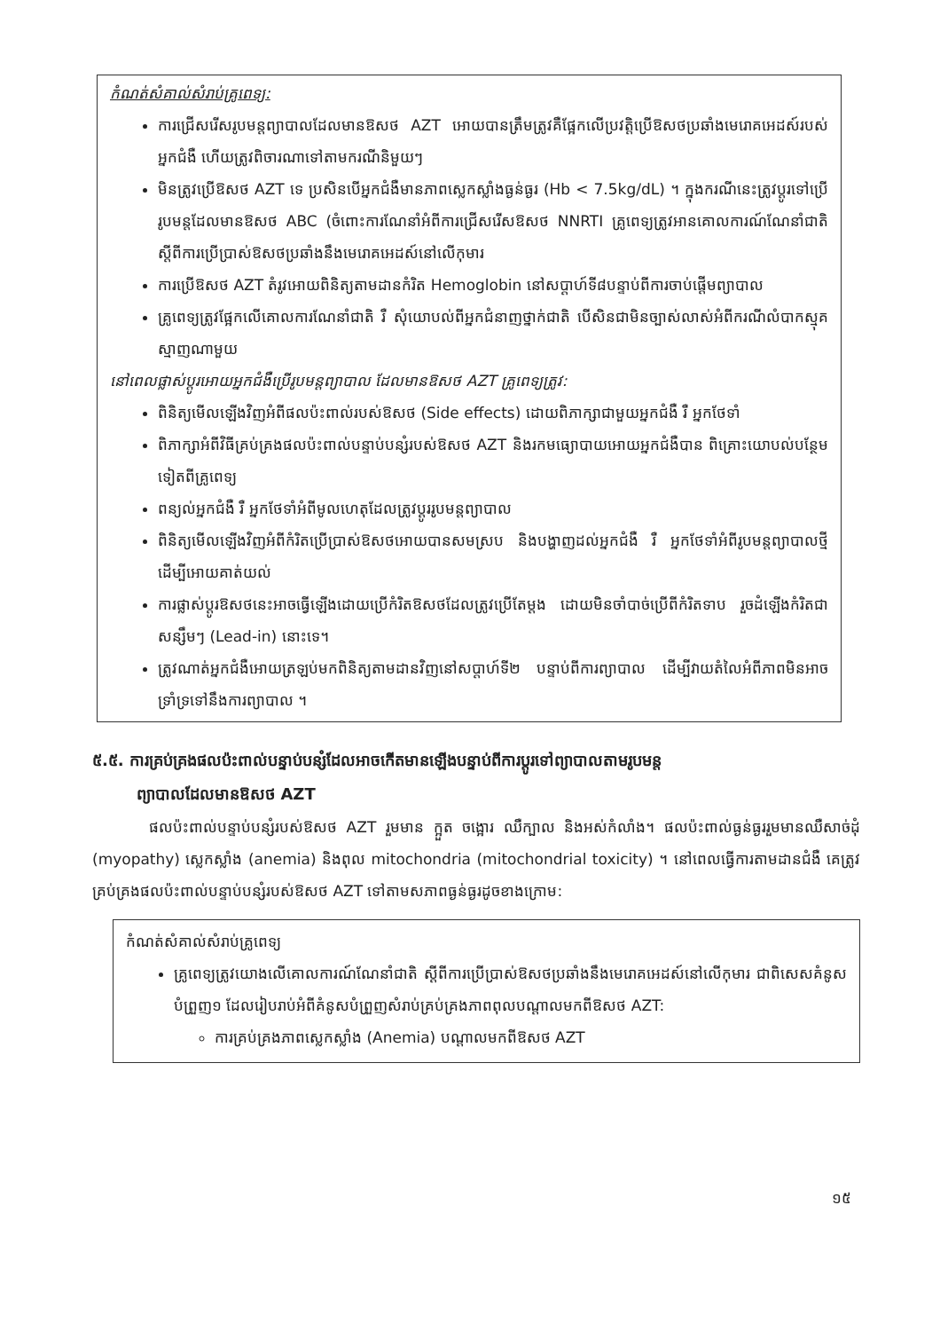កំណត់សំគាល់សំរាប់គ្រូពេទ្យ:
ការជ្រើសរើសរូបមន្តព្យាបាលដែលមានឱសថ AZT អោយបានត្រឹមត្រូវគឺផ្អែកលើប្រវត្តិប្រើឱសថប្រឆាំងមេរោគអេដស៍របស់អ្នកជំងឺ ហើយត្រូវពិចារណាទៅតាមករណីនិមួយៗ
មិនត្រូវប្រើឱសថ AZT ទេ ប្រសិនបើអ្នកជំងឺមានភាពស្លេកស្លាំងធ្ងន់ធ្ងរ (Hb < 7.5kg/dL) ។ ក្នុងករណីនេះត្រូវប្តូរទៅប្រើរូបមន្តដែលមានឱសថ ABC (ចំពោះការណែនាំអំពីការជ្រើសរើសឱសថ NNRTI គ្រូពេទ្យត្រូវអានគោលការណ៍ណែនាំជាតិស្តីពីការប្រើប្រាស់ឱសថប្រឆាំងនឹងមេរោគអេដស៍នៅលើកុមារ
ការប្រើឱសថ AZT តំរូវអោយពិនិត្យតាមដានកំរិត Hemoglobin នៅសប្តាហ៍ទី៨បន្ទាប់ពីការចាប់ផ្តើមព្យាបាល
គ្រូពេទ្យត្រូវផ្អែកលើគោលការណែនាំជាតិ រឺ សុំយោបល់ពីអ្នកជំនាញថ្នាក់ជាតិ បើសិនជាមិនច្បាស់លាស់អំពីករណីលំបាកស្មុគស្មាញណាមួយ
នៅពេលផ្លាស់ប្តូរអោយអ្នកជំងឺប្រើរូបមន្តព្យាបាល ដែលមានឱសថ AZT គ្រូពេទ្យត្រូវ:
ពិនិត្យមើលឡើងវិញអំពីផលប៉ះពាល់របស់ឱសថ (Side effects) ដោយពិភាក្សាជាមួយអ្នកជំងឺ រឺ អ្នកថែទាំ
ពិភាក្សាអំពីវិធីគ្រប់គ្រងផលប៉ះពាល់បន្ទាប់បន្សំរបស់ឱសថ AZT និងរកមធ្យោបាយអោយអ្នកជំងឺបាន ពិគ្រោះយោបល់បន្ថែមទៀតពីគ្រូពេទ្យ
ពន្យល់អ្នកជំងឺ រឺ អ្នកថែទាំអំពីមូលហេតុដែលត្រូវប្តូររូបមន្តព្យាបាល
ពិនិត្យមើលឡើងវិញអំពីកំរិតប្រើប្រាស់ឱសថអោយបានសមស្រប និងបង្ហាញដល់អ្នកជំងឺ រឺ អ្នកថែទាំអំពីរូបមន្តព្យាបាលថ្មីដើម្បីអោយគាត់យល់
ការផ្លាស់ប្តូរឱសថនេះអាចធ្វើឡើងដោយប្រើកំរិតឱសថដែលត្រូវប្រើតែម្តង ដោយមិនចាំបាច់ប្រើពីកំរិតទាប រួចដំឡើងកំរិតជាសន្សឹមៗ (Lead-in) នោះទេ។
ត្រូវណាត់អ្នកជំងឺអោយត្រឡប់មកពិនិត្យតាមដានវិញនៅសប្តាហ៍ទី២ បន្ទាប់ពីការព្យាបាល ដើម្បីវាយតំលៃអំពីភាពមិនអាចទ្រាំទ្រទៅនឹងការព្យាបាល ។
៥.៥. ការគ្រប់គ្រងផលប៉ះពាល់បន្ទាប់បន្សំដែលអាចកើតមានឡើងបន្ទាប់ពីការប្តូរទៅព្យាបាលតាមរូបមន្ត
ព្យាបាលដែលមានឱសថ AZT
ផលប៉ះពាល់បន្ទាប់បន្សំរបស់ឱសថ AZT រួមមាន ក្អួត ចង្អោរ ឈឺក្បាល និងអស់កំលាំង។ ផលប៉ះពាល់ធ្ងន់ធ្ងររួមមានឈឺសាច់ដុំ (myopathy) ស្លេកស្លាំង (anemia) និងពុល mitochondria (mitochondrial toxicity) ។ នៅពេលធ្វើការតាមដានជំងឺ គេត្រូវគ្រប់គ្រងផលប៉ះពាល់បន្ទាប់បន្សំរបស់ឱសថ AZT ទៅតាមសភាពធ្ងន់ធ្ងរដូចខាងក្រោម:
កំណត់សំគាល់សំរាប់គ្រូពេទ្យ
គ្រូពេទ្យត្រូវយោងលើគោលការណ៍ណែនាំជាតិ ស្តីពីការប្រើប្រាស់ឱសថប្រឆាំងនឹងមេរោគអេដស៍នៅលើកុមារ ជាពិសេសគំនូសបំព្រួញ១ ដែលរៀបរាប់អំពីគំនូសបំព្រួញសំរាប់គ្រប់គ្រងភាពពុលបណ្តាលមកពីឱសថ AZT:
ការគ្រប់គ្រងភាពស្លេកស្លាំង (Anemia) បណ្តាលមកពីឱសថ AZT
១៥